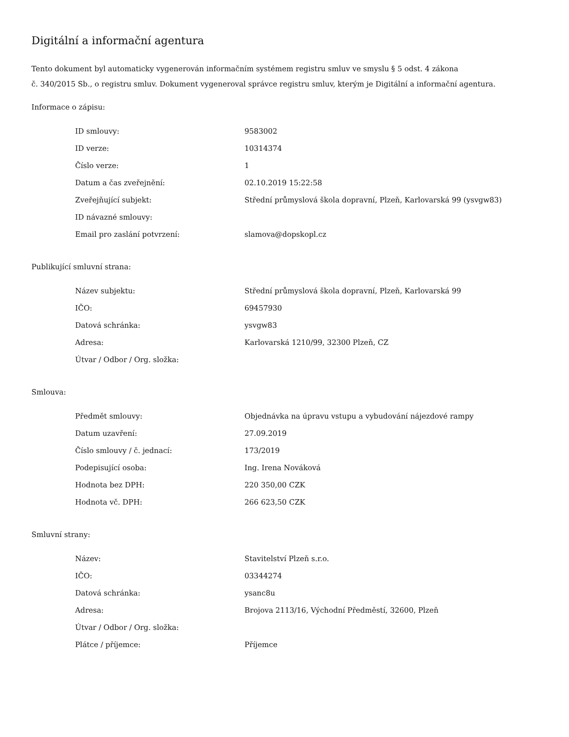Digitální a informační agentura
Tento dokument byl automaticky vygenerován informačním systémem registru smluv ve smyslu § 5 odst. 4 zákona
č. 340/2015 Sb., o registru smluv. Dokument vygeneroval správce registru smluv, kterým je Digitální a informační agentura.
Informace o zápisu:
| ID smlouvy: | 9583002 |
| ID verze: | 10314374 |
| Číslo verze: | 1 |
| Datum a čas zveřejnění: | 02.10.2019 15:22:58 |
| Zveřejňující subjekt: | Střední průmyslová škola dopravní, Plzeň, Karlovarská 99 (ysvgw83) |
| ID návazné smlouvy: | |
| Email pro zaslání potvrzení: | slamova@dopskopl.cz |
Publikující smluvní strana:
| Název subjektu: | Střední průmyslová škola dopravní, Plzeň, Karlovarská 99 |
| IČO: | 69457930 |
| Datová schránka: | ysvgw83 |
| Adresa: | Karlovarská 1210/99, 32300 Plzeň, CZ |
| Útvar / Odbor / Org. složka: | |
Smlouva:
| Předmět smlouvy: | Objednávka na úpravu vstupu a vybudování nájezdové rampy |
| Datum uzavření: | 27.09.2019 |
| Číslo smlouvy / č. jednací: | 173/2019 |
| Podepisující osoba: | Ing. Irena Nováková |
| Hodnota bez DPH: | 220 350,00 CZK |
| Hodnota vč. DPH: | 266 623,50 CZK |
Smluvní strany:
| Název: | Stavitelství Plzeň s.r.o. |
| IČO: | 03344274 |
| Datová schránka: | ysanc8u |
| Adresa: | Brojova 2113/16, Východní Předměstí, 32600, Plzeň |
| Útvar / Odbor / Org. složka: | |
| Plátce / příjemce: | Příjemce |